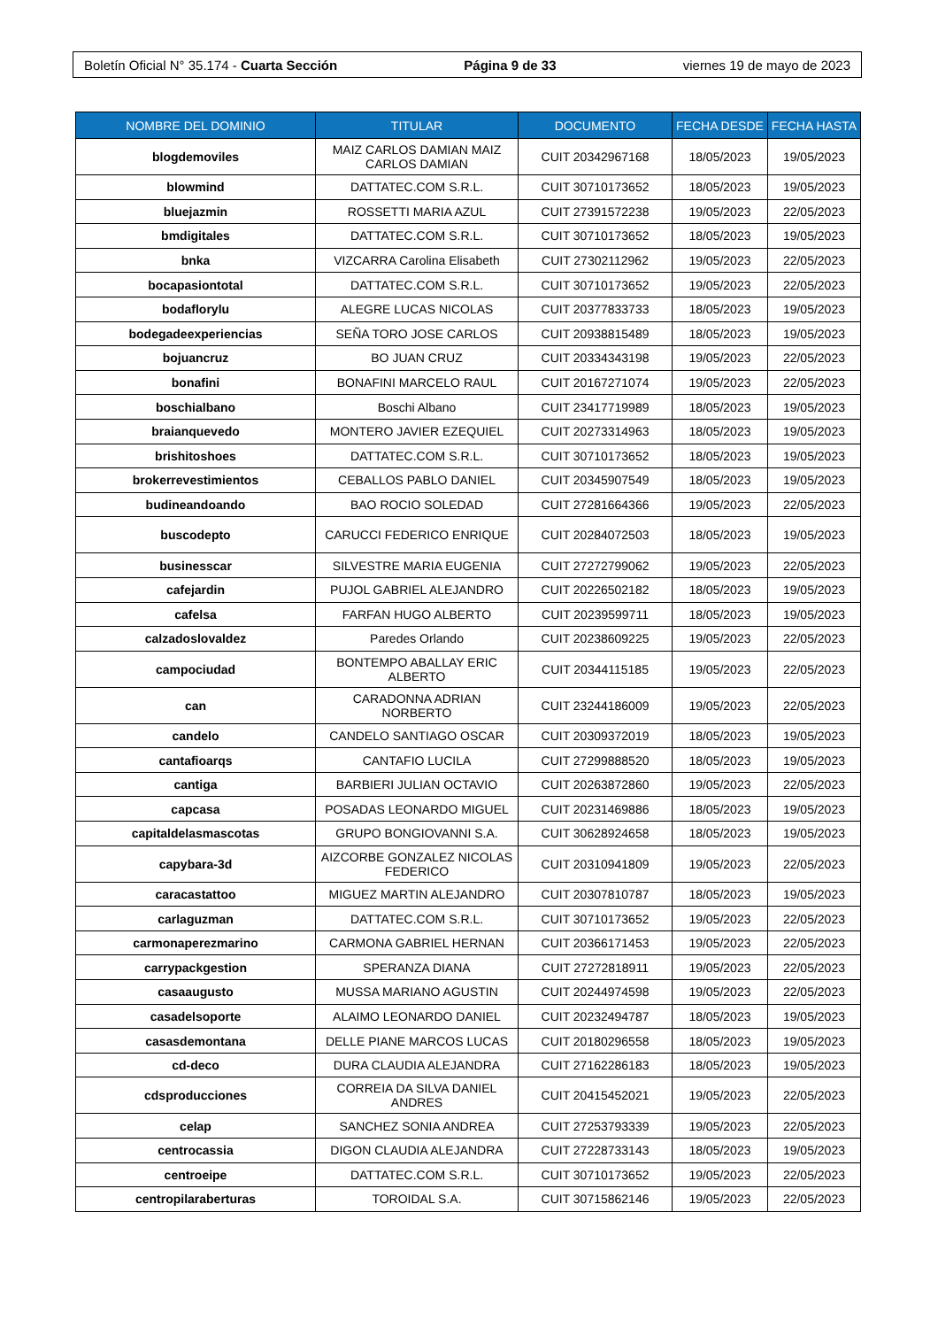Boletín Oficial N° 35.174 - Cuarta Sección Página 9 de 33 viernes 19 de mayo de 2023
| NOMBRE DEL DOMINIO | TITULAR | DOCUMENTO | FECHA DESDE | FECHA HASTA |
| --- | --- | --- | --- | --- |
| blogdemoviles | MAIZ CARLOS DAMIAN MAIZ CARLOS DAMIAN | CUIT 20342967168 | 18/05/2023 | 19/05/2023 |
| blowmind | DATTATEC.COM S.R.L. | CUIT 30710173652 | 18/05/2023 | 19/05/2023 |
| bluejazmin | ROSSETTI MARIA AZUL | CUIT 27391572238 | 19/05/2023 | 22/05/2023 |
| bmdigitales | DATTATEC.COM S.R.L. | CUIT 30710173652 | 18/05/2023 | 19/05/2023 |
| bnka | VIZCARRA Carolina Elisabeth | CUIT 27302112962 | 19/05/2023 | 22/05/2023 |
| bocapasiontotal | DATTATEC.COM S.R.L. | CUIT 30710173652 | 19/05/2023 | 22/05/2023 |
| bodaflorylu | ALEGRE LUCAS NICOLAS | CUIT 20377833733 | 18/05/2023 | 19/05/2023 |
| bodegadeexperiencias | SEÑA TORO JOSE CARLOS | CUIT 20938815489 | 18/05/2023 | 19/05/2023 |
| bojuancruz | BO JUAN CRUZ | CUIT 20334343198 | 19/05/2023 | 22/05/2023 |
| bonafini | BONAFINI MARCELO RAUL | CUIT 20167271074 | 19/05/2023 | 22/05/2023 |
| boschialbano | Boschi Albano | CUIT 23417719989 | 18/05/2023 | 19/05/2023 |
| braianquevedo | MONTERO JAVIER EZEQUIEL | CUIT 20273314963 | 18/05/2023 | 19/05/2023 |
| brishitoshoes | DATTATEC.COM S.R.L. | CUIT 30710173652 | 18/05/2023 | 19/05/2023 |
| brokerrevestimientos | CEBALLOS PABLO DANIEL | CUIT 20345907549 | 18/05/2023 | 19/05/2023 |
| budineandoando | BAO ROCIO SOLEDAD | CUIT 27281664366 | 19/05/2023 | 22/05/2023 |
| buscodepto | CARUCCI FEDERICO ENRIQUE | CUIT 20284072503 | 18/05/2023 | 19/05/2023 |
| businesscar | SILVESTRE MARIA EUGENIA | CUIT 27272799062 | 19/05/2023 | 22/05/2023 |
| cafejardin | PUJOL GABRIEL ALEJANDRO | CUIT 20226502182 | 18/05/2023 | 19/05/2023 |
| cafelsa | FARFAN HUGO ALBERTO | CUIT 20239599711 | 18/05/2023 | 19/05/2023 |
| calzadoslovaldez | Paredes Orlando | CUIT 20238609225 | 19/05/2023 | 22/05/2023 |
| campociudad | BONTEMPO ABALLAY ERIC ALBERTO | CUIT 20344115185 | 19/05/2023 | 22/05/2023 |
| can | CARADONNA ADRIAN NORBERTO | CUIT 23244186009 | 19/05/2023 | 22/05/2023 |
| candelo | CANDELO SANTIAGO OSCAR | CUIT 20309372019 | 18/05/2023 | 19/05/2023 |
| cantafioarqs | CANTAFIO LUCILA | CUIT 27299888520 | 18/05/2023 | 19/05/2023 |
| cantiga | BARBIERI JULIAN OCTAVIO | CUIT 20263872860 | 19/05/2023 | 22/05/2023 |
| capcasa | POSADAS LEONARDO MIGUEL | CUIT 20231469886 | 18/05/2023 | 19/05/2023 |
| capitaldelasmascotas | GRUPO BONGIOVANNI S.A. | CUIT 30628924658 | 18/05/2023 | 19/05/2023 |
| capybara-3d | AIZCORBE GONZALEZ NICOLAS FEDERICO | CUIT 20310941809 | 19/05/2023 | 22/05/2023 |
| caracastattoo | MIGUEZ MARTIN ALEJANDRO | CUIT 20307810787 | 18/05/2023 | 19/05/2023 |
| carlaguzman | DATTATEC.COM S.R.L. | CUIT 30710173652 | 19/05/2023 | 22/05/2023 |
| carmonaperezmarino | CARMONA GABRIEL HERNAN | CUIT 20366171453 | 19/05/2023 | 22/05/2023 |
| carrypackgestion | SPERANZA DIANA | CUIT 27272818911 | 19/05/2023 | 22/05/2023 |
| casaaugusto | MUSSA MARIANO AGUSTIN | CUIT 20244974598 | 19/05/2023 | 22/05/2023 |
| casadelsoporte | ALAIMO LEONARDO DANIEL | CUIT 20232494787 | 18/05/2023 | 19/05/2023 |
| casasdemontana | DELLE PIANE MARCOS LUCAS | CUIT 20180296558 | 18/05/2023 | 19/05/2023 |
| cd-deco | DURA CLAUDIA ALEJANDRA | CUIT 27162286183 | 18/05/2023 | 19/05/2023 |
| cdsproducciones | CORREIA DA SILVA DANIEL ANDRES | CUIT 20415452021 | 19/05/2023 | 22/05/2023 |
| celap | SANCHEZ SONIA ANDREA | CUIT 27253793339 | 19/05/2023 | 22/05/2023 |
| centrocassia | DIGON CLAUDIA ALEJANDRA | CUIT 27228733143 | 18/05/2023 | 19/05/2023 |
| centroeipe | DATTATEC.COM S.R.L. | CUIT 30710173652 | 19/05/2023 | 22/05/2023 |
| centropilaraberturas | TOROIDAL S.A. | CUIT 30715862146 | 19/05/2023 | 22/05/2023 |